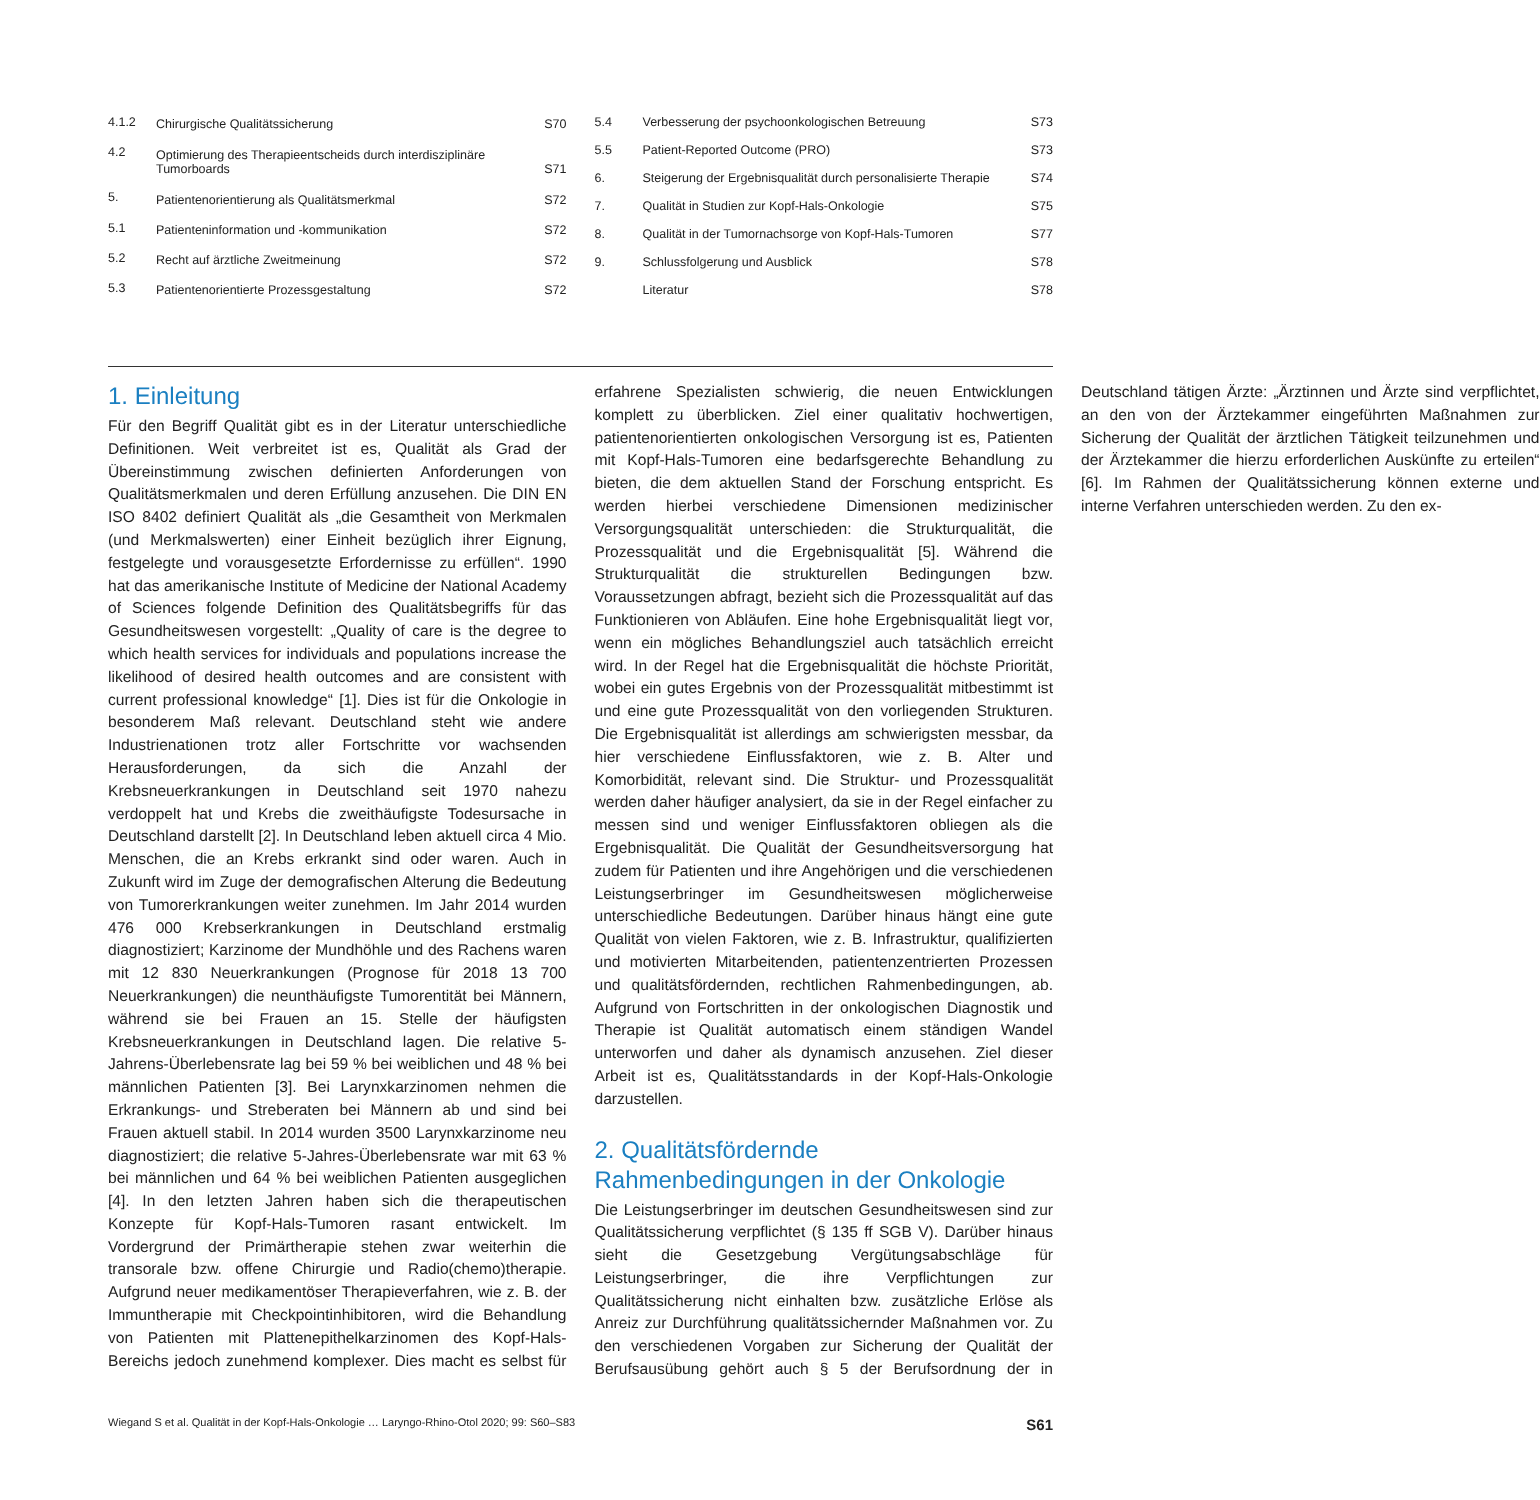| 4.1.2 | Chirurgische Qualitätssicherung | S70 |
| 4.2 | Optimierung des Therapieentscheids durch interdisziplinäre Tumorboards | S71 |
| 5. | Patientenorientierung als Qualitätsmerkmal | S72 |
| 5.1 | Patienteninformation und -kommunikation | S72 |
| 5.2 | Recht auf ärztliche Zweitmeinung | S72 |
| 5.3 | Patientenorientierte Prozessgestaltung | S72 |
| 5.4 | Verbesserung der psychoonkologischen Betreuung | S73 |
| 5.5 | Patient-Reported Outcome (PRO) | S73 |
| 6. | Steigerung der Ergebnisqualität durch personalisierte Therapie | S74 |
| 7. | Qualität in Studien zur Kopf-Hals-Onkologie | S75 |
| 8. | Qualität in der Tumornachsorge von Kopf-Hals-Tumoren | S77 |
| 9. | Schlussfolgerung und Ausblick | S78 |
| | Literatur | S78 |
1. Einleitung
Für den Begriff Qualität gibt es in der Literatur unterschiedliche Definitionen. Weit verbreitet ist es, Qualität als Grad der Übereinstimmung zwischen definierten Anforderungen von Qualitätsmerkmalen und deren Erfüllung anzusehen. Die DIN EN ISO 8402 definiert Qualität als „die Gesamtheit von Merkmalen (und Merkmalswerten) einer Einheit bezüglich ihrer Eignung, festgelegte und vorausgesetzte Erfordernisse zu erfüllen“. 1990 hat das amerikanische Institute of Medicine der National Academy of Sciences folgende Definition des Qualitätsbegriffs für das Gesundheitswesen vorgestellt: „Quality of care is the degree to which health services for individuals and populations increase the likelihood of desired health outcomes and are consistent with current professional knowledge“ [1]. Dies ist für die Onkologie in besonderem Maß relevant. Deutschland steht wie andere Industrienationen trotz aller Fortschritte vor wachsenden Herausforderungen, da sich die Anzahl der Krebsneuerkrankungen in Deutschland seit 1970 nahezu verdoppelt hat und Krebs die zweithäufigste Todesursache in Deutschland darstellt [2]. In Deutschland leben aktuell circa 4 Mio. Menschen, die an Krebs erkrankt sind oder waren. Auch in Zukunft wird im Zuge der demografischen Alterung die Bedeutung von Tumorerkrankungen weiter zunehmen. Im Jahr 2014 wurden 476 000 Krebserkrankungen in Deutschland erstmalig diagnostiziert; Karzinome der Mundhöhle und des Rachens waren mit 12 830 Neuerkrankungen (Prognose für 2018 13 700 Neuerkrankungen) die neunthäufigste Tumorentität bei Männern, während sie bei Frauen an 15. Stelle der häufigsten Krebsneuerkrankungen in Deutschland lagen. Die relative 5-Jahrens-Überlebensrate lag bei 59 % bei weiblichen und 48 % bei männlichen Patienten [3]. Bei Larynxkarzinomen nehmen die Erkrankungs- und Streberaten bei Männern ab und sind bei Frauen aktuell stabil. In 2014 wurden 3500 Larynxkarzinome neu diagnostiziert; die relative 5-Jahres-Überlebensrate war mit 63 % bei männlichen und 64 % bei weiblichen Patienten ausgeglichen [4]. In den letzten Jahren haben sich die therapeutischen Konzepte für Kopf-Hals-Tumoren rasant entwickelt. Im Vordergrund der Primärtherapie stehen zwar weiterhin die transorale bzw. offene Chirurgie und Radio(chemo)therapie. Aufgrund neuer medikamentöser Therapieverfahren, wie z. B. der Immuntherapie mit Checkpointinhibitoren, wird die Behandlung von Patienten mit Plattenepithelkarzinomen des Kopf-Hals-Bereichs jedoch zunehmend komplexer. Dies macht es selbst für erfahrene Spezialisten schwierig, die neuen Entwicklungen komplett zu überblicken. Ziel einer qualitativ hochwertigen, patientenorientierten onkologischen Versorgung ist es, Patienten mit Kopf-Hals-Tumoren eine bedarfsgerechte Behandlung zu bieten, die dem aktuellen Stand der Forschung entspricht. Es werden hierbei verschiedene Dimensionen medizinischer Versorgungsqualität unterschieden: die Strukturqualität, die Prozessqualität und die Ergebnisqualität [5]. Während die Strukturqualität die strukturellen Bedingungen bzw. Voraussetzungen abfragt, bezieht sich die Prozessqualität auf das Funktionieren von Abläufen. Eine hohe Ergebnisqualität liegt vor, wenn ein mögliches Behandlungsziel auch tatsächlich erreicht wird. In der Regel hat die Ergebnisqualität die höchste Priorität, wobei ein gutes Ergebnis von der Prozessqualität mitbestimmt ist und eine gute Prozessqualität von den vorliegenden Strukturen. Die Ergebnisqualität ist allerdings am schwierigsten messbar, da hier verschiedene Einflussfaktoren, wie z. B. Alter und Komorbidität, relevant sind. Die Struktur- und Prozessqualität werden daher häufiger analysiert, da sie in der Regel einfacher zu messen sind und weniger Einflussfaktoren obliegen als die Ergebnisqualität. Die Qualität der Gesundheitsversorgung hat zudem für Patienten und ihre Angehörigen und die verschiedenen Leistungserbringer im Gesundheitswesen möglicherweise unterschiedliche Bedeutungen. Darüber hinaus hängt eine gute Qualität von vielen Faktoren, wie z. B. Infrastruktur, qualifizierten und motivierten Mitarbeitenden, patientenzentrierten Prozessen und qualitätsfördernden, rechtlichen Rahmenbedingungen, ab. Aufgrund von Fortschritten in der onkologischen Diagnostik und Therapie ist Qualität automatisch einem ständigen Wandel unterworfen und daher als dynamisch anzusehen. Ziel dieser Arbeit ist es, Qualitätsstandards in der Kopf-Hals-Onkologie darzustellen.
2. Qualitätsfördernde Rahmenbedingungen in der Onkologie
Die Leistungserbringer im deutschen Gesundheitswesen sind zur Qualitätssicherung verpflichtet (§ 135 ff SGB V). Darüber hinaus sieht die Gesetzgebung Vergütungsabschläge für Leistungserbringer, die ihre Verpflichtungen zur Qualitätssicherung nicht einhalten bzw. zusätzliche Erlöse als Anreiz zur Durchführung qualitätssichernder Maßnahmen vor. Zu den verschiedenen Vorgaben zur Sicherung der Qualität der Berufsausübung gehört auch § 5 der Berufsordnung der in Deutschland tätigen Ärzte: „Ärztinnen und Ärzte sind verpflichtet, an den von der Ärztekammer eingeführten Maßnahmen zur Sicherung der Qualität der ärztlichen Tätigkeit teilzunehmen und der Ärztekammer die hierzu erforderlichen Auskünfte zu erteilen“ [6]. Im Rahmen der Qualitätssicherung können externe und interne Verfahren unterschieden werden. Zu den ex-
Wiegand S et al. Qualität in der Kopf-Hals-Onkologie … Laryngo-Rhino-Otol 2020; 99: S60–S83 S61